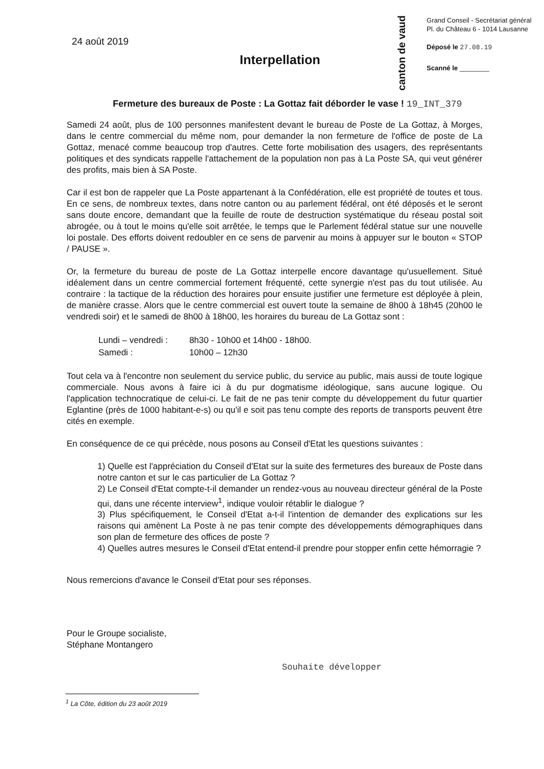24 août 2019
Interpellation
canton de vaud
Grand Conseil - Secrétariat général
Pl. du Château 6 - 1014 Lausanne
Déposé le 27.08.19
Scanné le ________
Fermeture des bureaux de Poste : La Gottaz fait déborder le vase ! 19_INT_379
Samedi 24 août, plus de 100 personnes manifestent devant le bureau de Poste de La Gottaz, à Morges, dans le centre commercial du même nom, pour demander la non fermeture de l'office de poste de La Gottaz, menacé comme beaucoup trop d'autres. Cette forte mobilisation des usagers, des représentants politiques et des syndicats rappelle l'attachement de la population non pas à La Poste SA, qui veut générer des profits, mais bien à SA Poste.
Car il est bon de rappeler que La Poste appartenant à la Confédération, elle est propriété de toutes et tous. En ce sens, de nombreux textes, dans notre canton ou au parlement fédéral, ont été déposés et le seront sans doute encore, demandant que la feuille de route de destruction systématique du réseau postal soit abrogée, ou à tout le moins qu'elle soit arrêtée, le temps que le Parlement fédéral statue sur une nouvelle loi postale. Des efforts doivent redoubler en ce sens de parvenir au moins à appuyer sur le bouton « STOP / PAUSE ».
Or, la fermeture du bureau de poste de La Gottaz interpelle encore davantage qu'usuellement. Situé idéalement dans un centre commercial fortement fréquenté, cette synergie n'est pas du tout utilisée. Au contraire : la tactique de la réduction des horaires pour ensuite justifier une fermeture est déployée à plein, de manière crasse. Alors que le centre commercial est ouvert toute la semaine de 8h00 à 18h45 (20h00 le vendredi soir) et le samedi de 8h00 à 18h00, les horaires du bureau de La Gottaz sont :
| Lundi – vendredi : | 8h30 - 10h00 et 14h00 - 18h00. |
| Samedi : | 10h00 – 12h30 |
Tout cela va à l'encontre non seulement du service public, du service au public, mais aussi de toute logique commerciale. Nous avons à faire ici à du pur dogmatisme idéologique, sans aucune logique. Ou l'application technocratique de celui-ci. Le fait de ne pas tenir compte du développement du futur quartier Eglantine (près de 1000 habitant-e-s) ou qu'il e soit pas tenu compte des reports de transports peuvent être cités en exemple.
En conséquence de ce qui précède, nous posons au Conseil d'Etat les questions suivantes :
1) Quelle est l'appréciation du Conseil d'Etat sur la suite des fermetures des bureaux de Poste dans notre canton et sur le cas particulier de La Gottaz ?
2) Le Conseil d'Etat compte-t-il demander un rendez-vous au nouveau directeur général de la Poste qui, dans une récente interview<sup>1</sup>, indique vouloir rétablir le dialogue ?
3) Plus spécifiquement, le Conseil d'Etat a-t-il l'intention de demander des explications sur les raisons qui amènent La Poste à ne pas tenir compte des développements démographiques dans son plan de fermeture des offices de poste ?
4) Quelles autres mesures le Conseil d'Etat entend-il prendre pour stopper enfin cette hémorragie ?
Nous remercions d'avance le Conseil d'Etat pour ses réponses.
Pour le Groupe socialiste,
Stéphane Montangero
Souhaite développer
<sup>1</sup> La Côte, édition du 23 août 2019